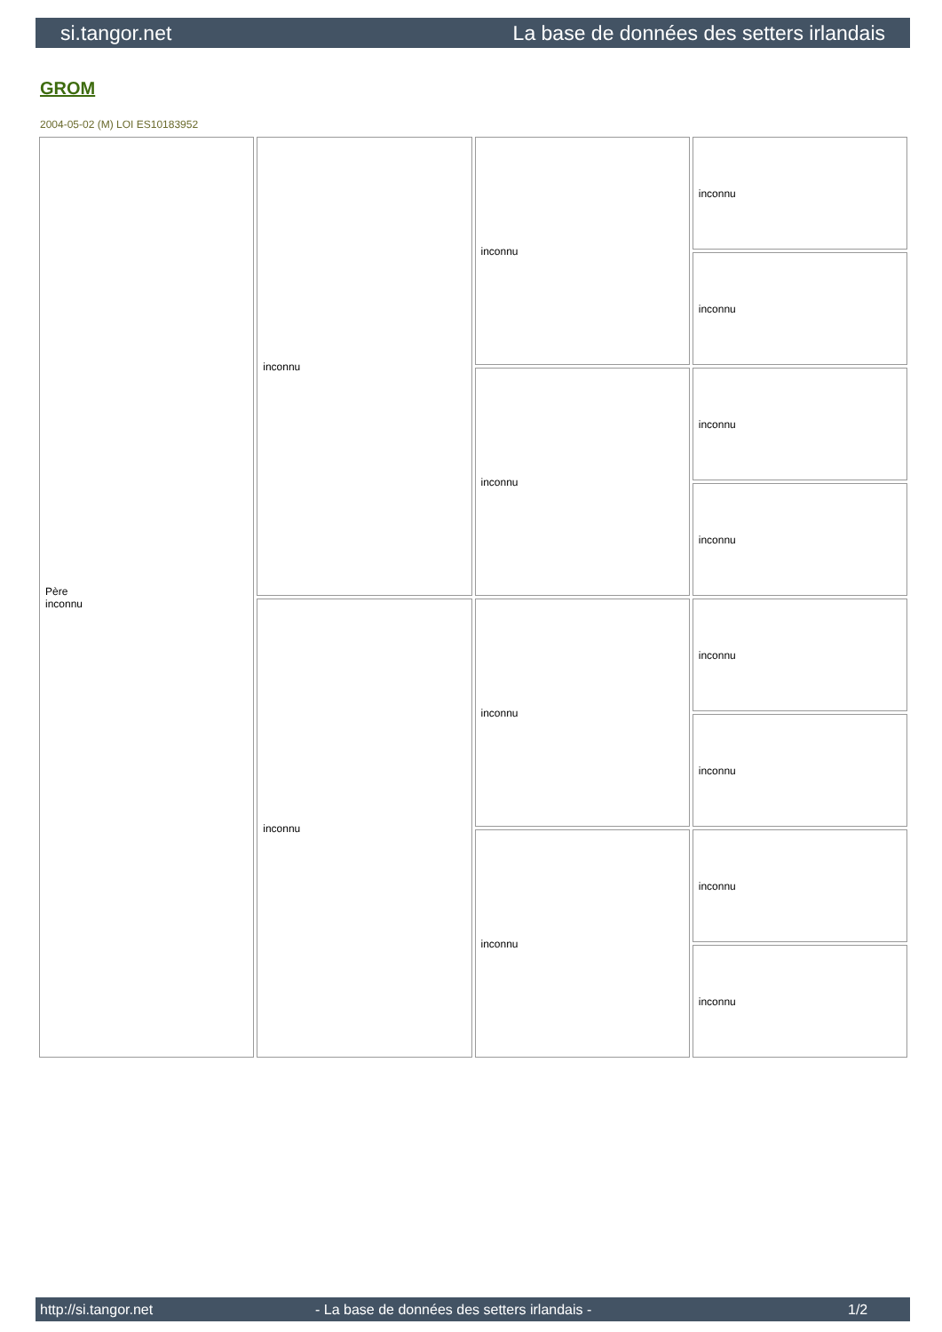si.tangor.net La base de données des setters irlandais
GROM
2004-05-02 (M) LOI ES10183952
| Père inconnu | inconnu | inconnu | inconnu |
| | | | inconnu |
| | | inconnu | inconnu |
| | | | inconnu |
| | inconnu | inconnu | inconnu |
| | | | inconnu |
| | | inconnu | inconnu |
| | | | inconnu |
http://si.tangor.net - La base de données des setters irlandais - 1/2